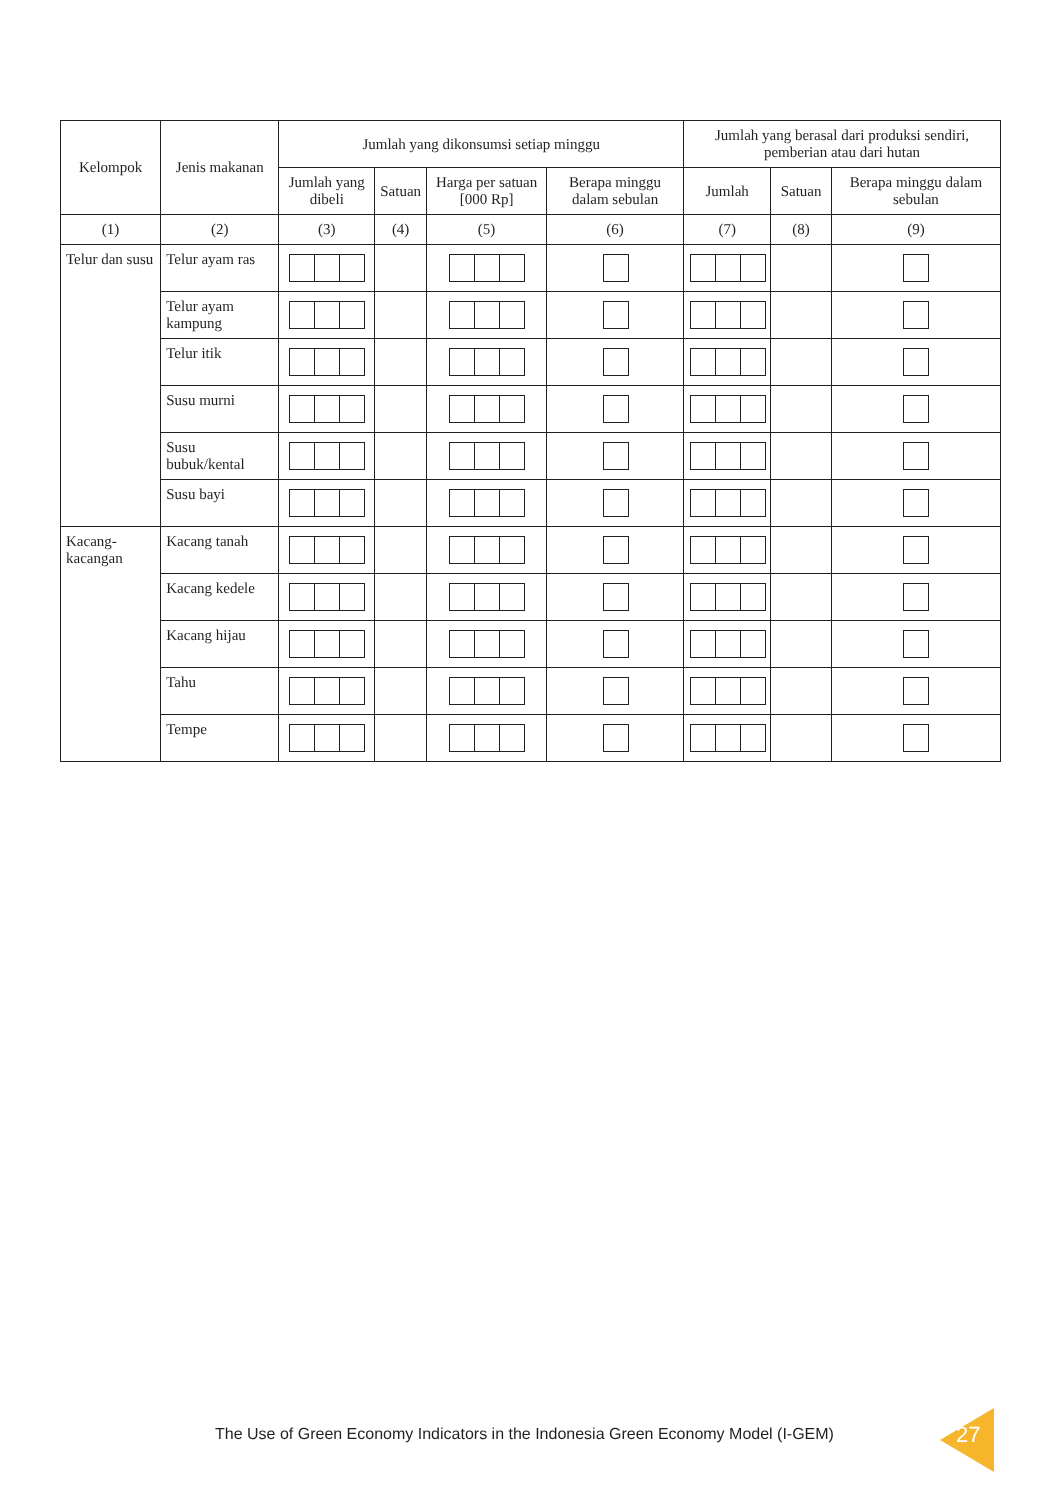| Kelompok | Jenis makanan | Jumlah yang dikonsumsi setiap minggu | | | | Jumlah yang berasal dari produksi sendiri, pemberian atau dari hutan | | |
| --- | --- | --- | --- | --- | --- | --- | --- | --- |
| | | Jumlah yang dibeli | Satuan | Harga per satuan [000 Rp] | Berapa minggu dalam sebulan | Jumlah | Satuan | Berapa minggu dalam sebulan |
| (1) | (2) | (3) | (4) | (5) | (6) | (7) | (8) | (9) |
| Telur dan susu | Telur ayam ras | | | | | | | |
| | Telur ayam kampung | | | | | | | |
| | Telur itik | | | | | | | |
| | Susu murni | | | | | | | |
| | Susu bubuk/kental | | | | | | | |
| | Susu bayi | | | | | | | |
| Kacang-kacangan | Kacang tanah | | | | | | | |
| | Kacang kedele | | | | | | | |
| | Kacang hijau | | | | | | | |
| | Tahu | | | | | | | |
| | Tempe | | | | | | | |
The Use of Green Economy Indicators in the Indonesia Green Economy Model (I-GEM)
27